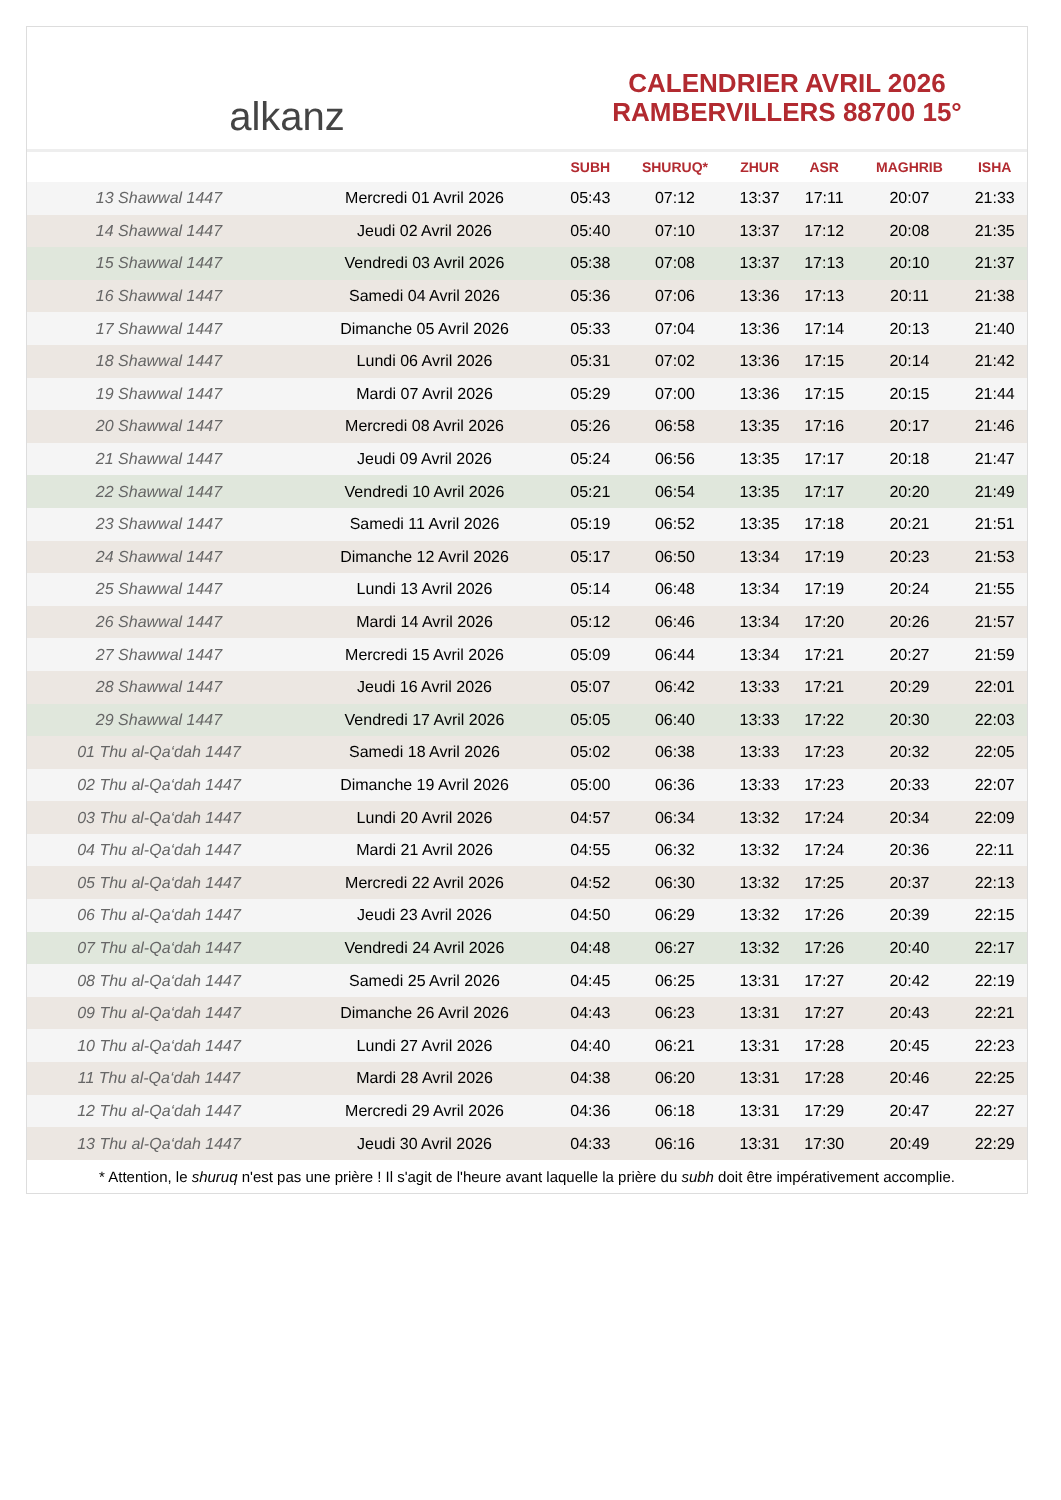alkanz
CALENDRIER AVRIL 2026
RAMBERVILLERS 88700 15°
| | | SUBH | SHURUQ* | ZHUR | ASR | MAGHRIB | ISHA |
| --- | --- | --- | --- | --- | --- | --- | --- |
| 13 Shawwal 1447 | Mercredi 01 Avril 2026 | 05:43 | 07:12 | 13:37 | 17:11 | 20:07 | 21:33 |
| 14 Shawwal 1447 | Jeudi 02 Avril 2026 | 05:40 | 07:10 | 13:37 | 17:12 | 20:08 | 21:35 |
| 15 Shawwal 1447 | Vendredi 03 Avril 2026 | 05:38 | 07:08 | 13:37 | 17:13 | 20:10 | 21:37 |
| 16 Shawwal 1447 | Samedi 04 Avril 2026 | 05:36 | 07:06 | 13:36 | 17:13 | 20:11 | 21:38 |
| 17 Shawwal 1447 | Dimanche 05 Avril 2026 | 05:33 | 07:04 | 13:36 | 17:14 | 20:13 | 21:40 |
| 18 Shawwal 1447 | Lundi 06 Avril 2026 | 05:31 | 07:02 | 13:36 | 17:15 | 20:14 | 21:42 |
| 19 Shawwal 1447 | Mardi 07 Avril 2026 | 05:29 | 07:00 | 13:36 | 17:15 | 20:15 | 21:44 |
| 20 Shawwal 1447 | Mercredi 08 Avril 2026 | 05:26 | 06:58 | 13:35 | 17:16 | 20:17 | 21:46 |
| 21 Shawwal 1447 | Jeudi 09 Avril 2026 | 05:24 | 06:56 | 13:35 | 17:17 | 20:18 | 21:47 |
| 22 Shawwal 1447 | Vendredi 10 Avril 2026 | 05:21 | 06:54 | 13:35 | 17:17 | 20:20 | 21:49 |
| 23 Shawwal 1447 | Samedi 11 Avril 2026 | 05:19 | 06:52 | 13:35 | 17:18 | 20:21 | 21:51 |
| 24 Shawwal 1447 | Dimanche 12 Avril 2026 | 05:17 | 06:50 | 13:34 | 17:19 | 20:23 | 21:53 |
| 25 Shawwal 1447 | Lundi 13 Avril 2026 | 05:14 | 06:48 | 13:34 | 17:19 | 20:24 | 21:55 |
| 26 Shawwal 1447 | Mardi 14 Avril 2026 | 05:12 | 06:46 | 13:34 | 17:20 | 20:26 | 21:57 |
| 27 Shawwal 1447 | Mercredi 15 Avril 2026 | 05:09 | 06:44 | 13:34 | 17:21 | 20:27 | 21:59 |
| 28 Shawwal 1447 | Jeudi 16 Avril 2026 | 05:07 | 06:42 | 13:33 | 17:21 | 20:29 | 22:01 |
| 29 Shawwal 1447 | Vendredi 17 Avril 2026 | 05:05 | 06:40 | 13:33 | 17:22 | 20:30 | 22:03 |
| 01 Thu al-Qa‘dah 1447 | Samedi 18 Avril 2026 | 05:02 | 06:38 | 13:33 | 17:23 | 20:32 | 22:05 |
| 02 Thu al-Qa‘dah 1447 | Dimanche 19 Avril 2026 | 05:00 | 06:36 | 13:33 | 17:23 | 20:33 | 22:07 |
| 03 Thu al-Qa‘dah 1447 | Lundi 20 Avril 2026 | 04:57 | 06:34 | 13:32 | 17:24 | 20:34 | 22:09 |
| 04 Thu al-Qa‘dah 1447 | Mardi 21 Avril 2026 | 04:55 | 06:32 | 13:32 | 17:24 | 20:36 | 22:11 |
| 05 Thu al-Qa‘dah 1447 | Mercredi 22 Avril 2026 | 04:52 | 06:30 | 13:32 | 17:25 | 20:37 | 22:13 |
| 06 Thu al-Qa‘dah 1447 | Jeudi 23 Avril 2026 | 04:50 | 06:29 | 13:32 | 17:26 | 20:39 | 22:15 |
| 07 Thu al-Qa‘dah 1447 | Vendredi 24 Avril 2026 | 04:48 | 06:27 | 13:32 | 17:26 | 20:40 | 22:17 |
| 08 Thu al-Qa‘dah 1447 | Samedi 25 Avril 2026 | 04:45 | 06:25 | 13:31 | 17:27 | 20:42 | 22:19 |
| 09 Thu al-Qa‘dah 1447 | Dimanche 26 Avril 2026 | 04:43 | 06:23 | 13:31 | 17:27 | 20:43 | 22:21 |
| 10 Thu al-Qa‘dah 1447 | Lundi 27 Avril 2026 | 04:40 | 06:21 | 13:31 | 17:28 | 20:45 | 22:23 |
| 11 Thu al-Qa‘dah 1447 | Mardi 28 Avril 2026 | 04:38 | 06:20 | 13:31 | 17:28 | 20:46 | 22:25 |
| 12 Thu al-Qa‘dah 1447 | Mercredi 29 Avril 2026 | 04:36 | 06:18 | 13:31 | 17:29 | 20:47 | 22:27 |
| 13 Thu al-Qa‘dah 1447 | Jeudi 30 Avril 2026 | 04:33 | 06:16 | 13:31 | 17:30 | 20:49 | 22:29 |
* Attention, le shuruq n'est pas une prière ! Il s'agit de l'heure avant laquelle la prière du subh doit être impérativement accomplie.